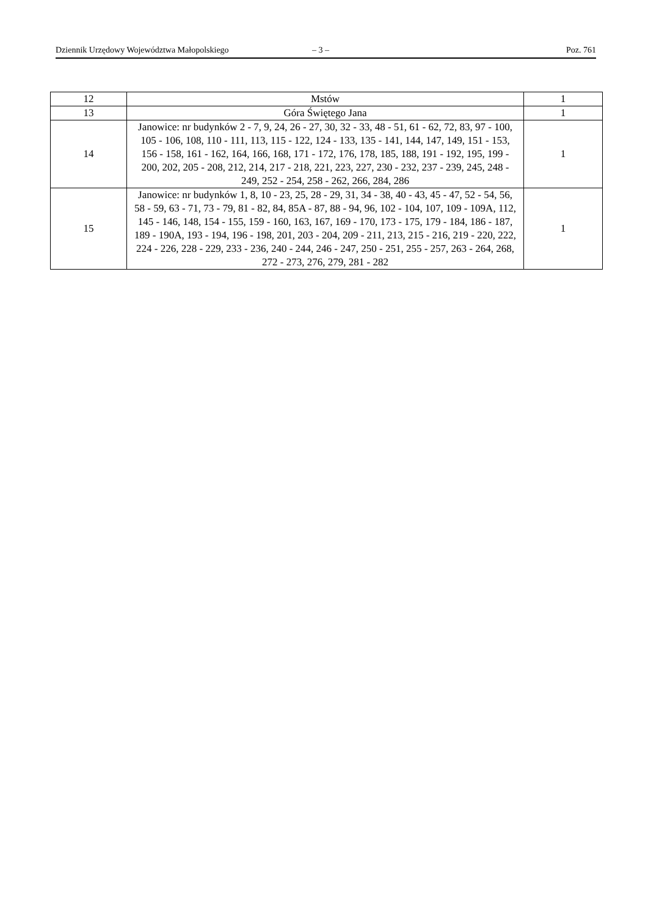Dziennik Urzędowy Województwa Małopolskiego – 3 – Poz. 761
| 12 | Mstów | 1 |
| 13 | Góra Świętego Jana | 1 |
| 14 | Janowice: nr budynków 2 - 7, 9, 24, 26 - 27, 30, 32 - 33, 48 - 51, 61 - 62, 72, 83, 97 - 100, 105 - 106, 108, 110 - 111, 113, 115 - 122, 124 - 133, 135 - 141, 144, 147, 149, 151 - 153, 156 - 158, 161 - 162, 164, 166, 168, 171 - 172, 176, 178, 185, 188, 191 - 192, 195, 199 - 200, 202, 205 - 208, 212, 214, 217 - 218, 221, 223, 227, 230 - 232, 237 - 239, 245, 248 - 249, 252 - 254, 258 - 262, 266, 284, 286 | 1 |
| 15 | Janowice: nr budynków 1, 8, 10 - 23, 25, 28 - 29, 31, 34 - 38, 40 - 43, 45 - 47, 52 - 54, 56, 58 - 59, 63 - 71, 73 - 79, 81 - 82, 84, 85A - 87, 88 - 94, 96, 102 - 104, 107, 109 - 109A, 112, 145 - 146, 148, 154 - 155, 159 - 160, 163, 167, 169 - 170, 173 - 175, 179 - 184, 186 - 187, 189 - 190A, 193 - 194, 196 - 198, 201, 203 - 204, 209 - 211, 213, 215 - 216, 219 - 220, 222, 224 - 226, 228 - 229, 233 - 236, 240 - 244, 246 - 247, 250 - 251, 255 - 257, 263 - 264, 268, 272 - 273, 276, 279, 281 - 282 | 1 |